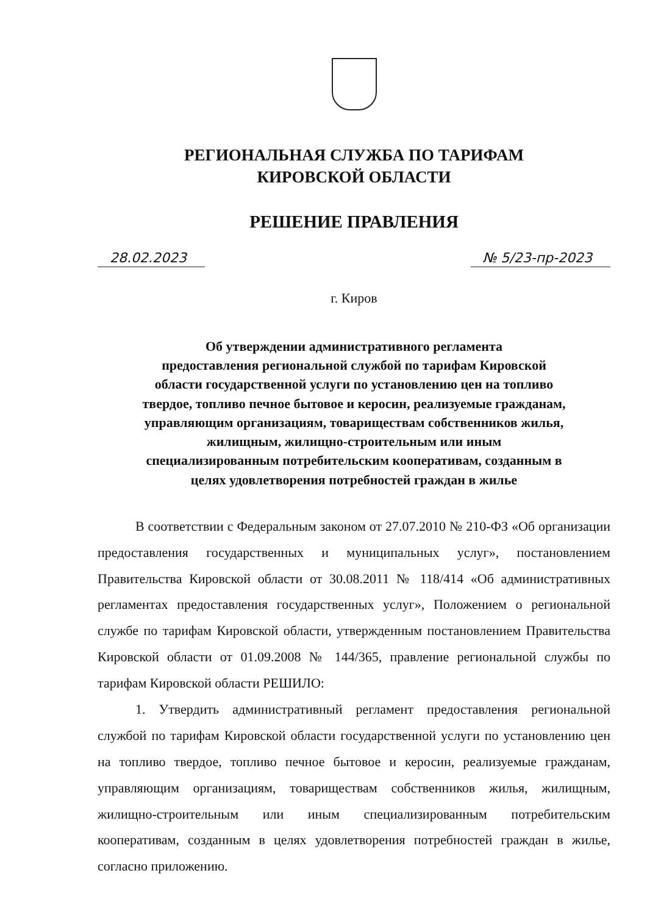РЕГИОНАЛЬНАЯ СЛУЖБА ПО ТАРИФАМ
КИРОВСКОЙ ОБЛАСТИ
РЕШЕНИЕ ПРАВЛЕНИЯ
28.02.2023 № 5/23-пр-2023
г. Киров
Об утверждении административного регламента
предоставления региональной службой по тарифам Кировской
области государственной услуги по установлению цен на топливо
твердое, топливо печное бытовое и керосин, реализуемые гражданам,
управляющим организациям, товариществам собственников жилья,
жилищным, жилищно-строительным или иным
специализированным потребительским кооперативам, созданным в
целях удовлетворения потребностей граждан в жилье
В соответствии с Федеральным законом от 27.07.2010 № 210-ФЗ «Об организации предоставления государственных и муниципальных услуг», постановлением Правительства Кировской области от 30.08.2011 № 118/414 «Об административных регламентах предоставления государственных услуг», Положением о региональной службе по тарифам Кировской области, утвержденным постановлением Правительства Кировской области от 01.09.2008 № 144/365, правление региональной службы по тарифам Кировской области РЕШИЛО:
1. Утвердить административный регламент предоставления региональной службой по тарифам Кировской области государственной услуги по установлению цен на топливо твердое, топливо печное бытовое и керосин, реализуемые гражданам, управляющим организациям, товариществам собственников жилья, жилищным, жилищно-строительным или иным специализированным потребительским кооперативам, созданным в целях удовлетворения потребностей граждан в жилье, согласно приложению.